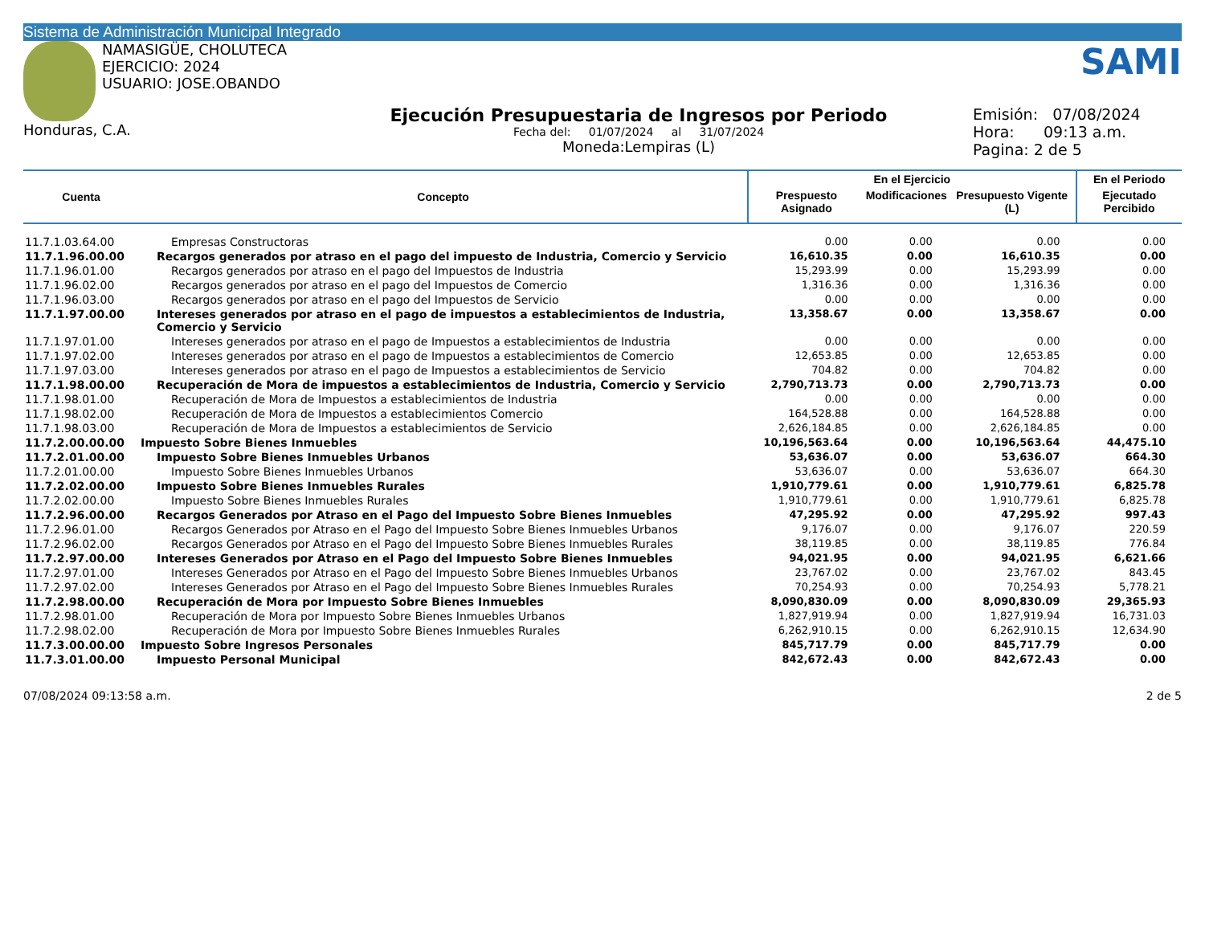Sistema de Administración Municipal Integrado
NAMASIGÜE, CHOLUTECA
EJERCICIO: 2024
USUARIO: JOSE.OBANDO
Honduras, C.A.
Ejecución Presupuestaria de Ingresos por Periodo
Fecha del: 01/07/2024 al 31/07/2024
Moneda:Lempiras (L)
SAMI
Emisión: 07/08/2024
Hora: 09:13 a.m.
Pagina: 2 de 5
| Cuenta | Concepto | En el Ejercicio | | | En el Periodo |
| --- | --- | --- | --- | --- | --- |
| | | Prespuesto Asignado | Modificaciones | Presupuesto Vigente (L) | Ejecutado Percibido |
| 11.7.1.03.64.00 | Empresas Constructoras | 0.00 | 0.00 | 0.00 | 0.00 |
| 11.7.1.96.00.00 | Recargos generados por atraso en el pago del impuesto de Industria, Comercio y Servicio | 16,610.35 | 0.00 | 16,610.35 | 0.00 |
| 11.7.1.96.01.00 | Recargos generados por atraso en el pago del Impuestos de Industria | 15,293.99 | 0.00 | 15,293.99 | 0.00 |
| 11.7.1.96.02.00 | Recargos generados por atraso en el pago del Impuestos de Comercio | 1,316.36 | 0.00 | 1,316.36 | 0.00 |
| 11.7.1.96.03.00 | Recargos generados por atraso en el pago del Impuestos de Servicio | 0.00 | 0.00 | 0.00 | 0.00 |
| 11.7.1.97.00.00 | Intereses generados por atraso en el pago de impuestos a establecimientos de Industria, Comercio y Servicio | 13,358.67 | 0.00 | 13,358.67 | 0.00 |
| 11.7.1.97.01.00 | Intereses generados por atraso en el pago de Impuestos a establecimientos de Industria | 0.00 | 0.00 | 0.00 | 0.00 |
| 11.7.1.97.02.00 | Intereses generados por atraso en el pago de Impuestos a establecimientos de Comercio | 12,653.85 | 0.00 | 12,653.85 | 0.00 |
| 11.7.1.97.03.00 | Intereses generados por atraso en el pago de Impuestos a establecimientos de Servicio | 704.82 | 0.00 | 704.82 | 0.00 |
| 11.7.1.98.00.00 | Recuperación de Mora de impuestos a establecimientos de Industria, Comercio y Servicio | 2,790,713.73 | 0.00 | 2,790,713.73 | 0.00 |
| 11.7.1.98.01.00 | Recuperación de Mora de Impuestos a establecimientos de Industria | 0.00 | 0.00 | 0.00 | 0.00 |
| 11.7.1.98.02.00 | Recuperación de Mora de Impuestos a establecimientos Comercio | 164,528.88 | 0.00 | 164,528.88 | 0.00 |
| 11.7.1.98.03.00 | Recuperación de Mora de Impuestos a establecimientos de Servicio | 2,626,184.85 | 0.00 | 2,626,184.85 | 0.00 |
| 11.7.2.00.00.00 | Impuesto Sobre Bienes Inmuebles | 10,196,563.64 | 0.00 | 10,196,563.64 | 44,475.10 |
| 11.7.2.01.00.00 | Impuesto Sobre Bienes Inmuebles Urbanos | 53,636.07 | 0.00 | 53,636.07 | 664.30 |
| 11.7.2.01.00.00 | Impuesto Sobre Bienes Inmuebles Urbanos | 53,636.07 | 0.00 | 53,636.07 | 664.30 |
| 11.7.2.02.00.00 | Impuesto Sobre Bienes Inmuebles Rurales | 1,910,779.61 | 0.00 | 1,910,779.61 | 6,825.78 |
| 11.7.2.02.00.00 | Impuesto Sobre Bienes Inmuebles Rurales | 1,910,779.61 | 0.00 | 1,910,779.61 | 6,825.78 |
| 11.7.2.96.00.00 | Recargos Generados por Atraso en el Pago del Impuesto Sobre Bienes Inmuebles | 47,295.92 | 0.00 | 47,295.92 | 997.43 |
| 11.7.2.96.01.00 | Recargos Generados por Atraso en el Pago del Impuesto Sobre Bienes Inmuebles Urbanos | 9,176.07 | 0.00 | 9,176.07 | 220.59 |
| 11.7.2.96.02.00 | Recargos Generados por Atraso en el Pago del Impuesto Sobre Bienes Inmuebles Rurales | 38,119.85 | 0.00 | 38,119.85 | 776.84 |
| 11.7.2.97.00.00 | Intereses Generados por Atraso en el Pago del Impuesto Sobre Bienes Inmuebles | 94,021.95 | 0.00 | 94,021.95 | 6,621.66 |
| 11.7.2.97.01.00 | Intereses Generados por Atraso en el Pago del Impuesto Sobre Bienes Inmuebles Urbanos | 23,767.02 | 0.00 | 23,767.02 | 843.45 |
| 11.7.2.97.02.00 | Intereses Generados por Atraso en el Pago del Impuesto Sobre Bienes Inmuebles Rurales | 70,254.93 | 0.00 | 70,254.93 | 5,778.21 |
| 11.7.2.98.00.00 | Recuperación de Mora por Impuesto Sobre Bienes Inmuebles | 8,090,830.09 | 0.00 | 8,090,830.09 | 29,365.93 |
| 11.7.2.98.01.00 | Recuperación de Mora por Impuesto Sobre Bienes Inmuebles Urbanos | 1,827,919.94 | 0.00 | 1,827,919.94 | 16,731.03 |
| 11.7.2.98.02.00 | Recuperación de Mora por Impuesto Sobre Bienes Inmuebles Rurales | 6,262,910.15 | 0.00 | 6,262,910.15 | 12,634.90 |
| 11.7.3.00.00.00 | Impuesto Sobre Ingresos Personales | 845,717.79 | 0.00 | 845,717.79 | 0.00 |
| 11.7.3.01.00.00 | Impuesto Personal Municipal | 842,672.43 | 0.00 | 842,672.43 | 0.00 |
07/08/2024 09:13:58 a.m. 2 de 5